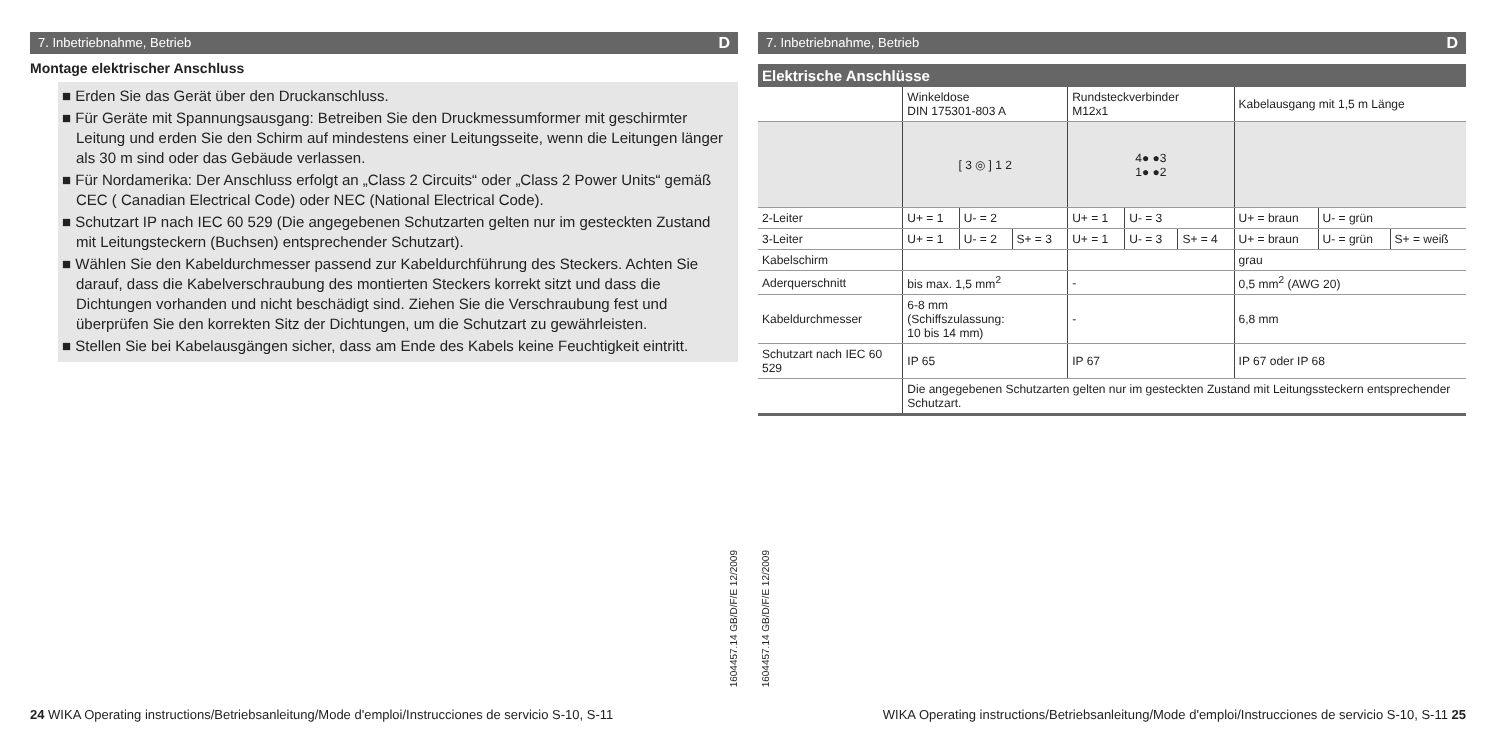7. Inbetriebnahme, Betrieb D
Montage elektrischer Anschluss
■ Erden Sie das Gerät über den Druckanschluss.
■ Für Geräte mit Spannungsausgang: Betreiben Sie den Druckmessumformer mit geschirmter Leitung und erden Sie den Schirm auf mindestens einer Leitungsseite, wenn die Leitungen länger als 30 m sind oder das Gebäude verlassen.
■ Für Nordamerika: Der Anschluss erfolgt an „Class 2 Circuits“ oder „Class 2 Power Units“ gemäß CEC ( Canadian Electrical Code) oder NEC (National Electrical Code).
■ Schutzart IP nach IEC 60 529 (Die angegebenen Schutzarten gelten nur im gesteckten Zustand mit Leitungsteckern (Buchsen) entsprechender Schutzart).
■ Wählen Sie den Kabeldurchmesser passend zur Kabeldurchführung des Steckers. Achten Sie darauf, dass die Kabelverschraubung des montierten Steckers korrekt sitzt und dass die Dichtungen vorhanden und nicht beschädigt sind. Ziehen Sie die Verschraubung fest und überprüfen Sie den korrekten Sitz der Dichtungen, um die Schutzart zu gewährleisten.
■ Stellen Sie bei Kabelausgängen sicher, dass am Ende des Kabels keine Feuchtigkeit eintritt.
24 WIKA Operating instructions/Betriebsanleitung/Mode d'emploi/Instrucciones de servicio S-10, S-11
1604457.14 GB/D/F/E 12/2009
1604457.14 GB/D/F/E 12/2009
7. Inbetriebnahme, Betrieb D
Elektrische Anschlüsse
| | Winkeldose DIN 175301-803 A | | | Rundsteckverbinder M12x1 | | | Kabelausgang mit 1,5 m Länge | | |
| | [ 3 ◎ ] 1 2 | | | 4● ●3 1● ●2 | | | | | |
| 2-Leiter | U+ = 1 | U- = 2 | | U+ = 1 | U- = 3 | | U+ = braun | U- = grün | |
| 3-Leiter | U+ = 1 | U- = 2 | S+ = 3 | U+ = 1 | U- = 3 | S+ = 4 | U+ = braun | U- = grün | S+ = weiß |
| Kabelschirm | | | | | | | grau | | |
| Aderquerschnitt | bis max. 1,5 mm<sup>2</sup> | | | - | | | 0,5 mm<sup>2</sup> (AWG 20) | | |
| Kabeldurchmesser | 6-8 mm (Schiffszulassung: 10 bis 14 mm) | | | - | | | 6,8 mm | | |
| Schutzart nach IEC 60 529 | IP 65 | | | IP 67 | | | IP 67 oder IP 68 | | |
| | Die angegebenen Schutzarten gelten nur im gesteckten Zustand mit Leitungssteckern entsprechender Schutzart. | | | | | | | | |
WIKA Operating instructions/Betriebsanleitung/Mode d'emploi/Instrucciones de servicio S-10, S-11 25